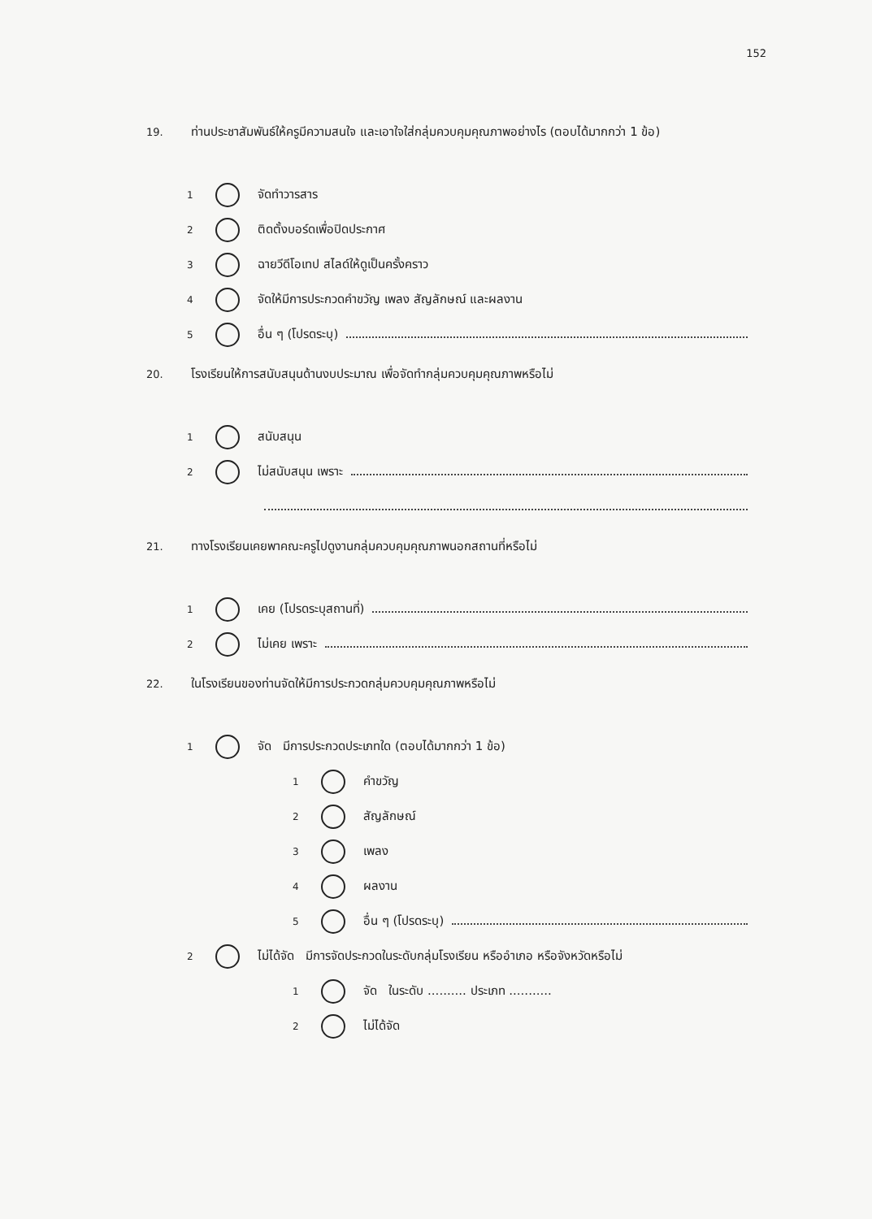152
19. ท่านประชาสัมพันธ์ให้ครูมีความสนใจ และเอาใจใส่กลุ่มควบคุมคุณภาพอย่างไร (ตอบได้มากกว่า 1 ข้อ)
1 จัดทำวารสาร
2 ติดตั้งบอร์ดเพื่อปิดประกาศ
3 ฉายวีดีโอเทป สไลด์ให้ดูเป็นครั้งคราว
4 จัดให้มีการประกวดคำขวัญ เพลง สัญลักษณ์ และผลงาน
5 อื่น ๆ (โปรดระบุ)
20. โรงเรียนให้การสนับสนุนด้านงบประมาณ เพื่อจัดทำกลุ่มควบคุมคุณภาพหรือไม่
1 สนับสนุน
2 ไม่สนับสนุน เพราะ
21. ทางโรงเรียนเคยพาคณะครูไปดูงานกลุ่มควบคุมคุณภาพนอกสถานที่หรือไม่
1 เคย (โปรดระบุสถานที่)
2 ไม่เคย เพราะ
22. ในโรงเรียนของท่านจัดให้มีการประกวดกลุ่มควบคุมคุณภาพหรือไม่
1 จัด มีการประกวดประเภทใด (ตอบได้มากกว่า 1 ข้อ)
1 คำขวัญ
2 สัญลักษณ์
3 เพลง
4 ผลงาน
5 อื่น ๆ (โปรดระบุ)
2 ไม่ได้จัด มีการจัดประกวดในระดับกลุ่มโรงเรียน หรืออำเภอ หรือจังหวัดหรือไม่
1 จัด ในระดับ .......... ประเภท ...........
2 ไม่ได้จัด